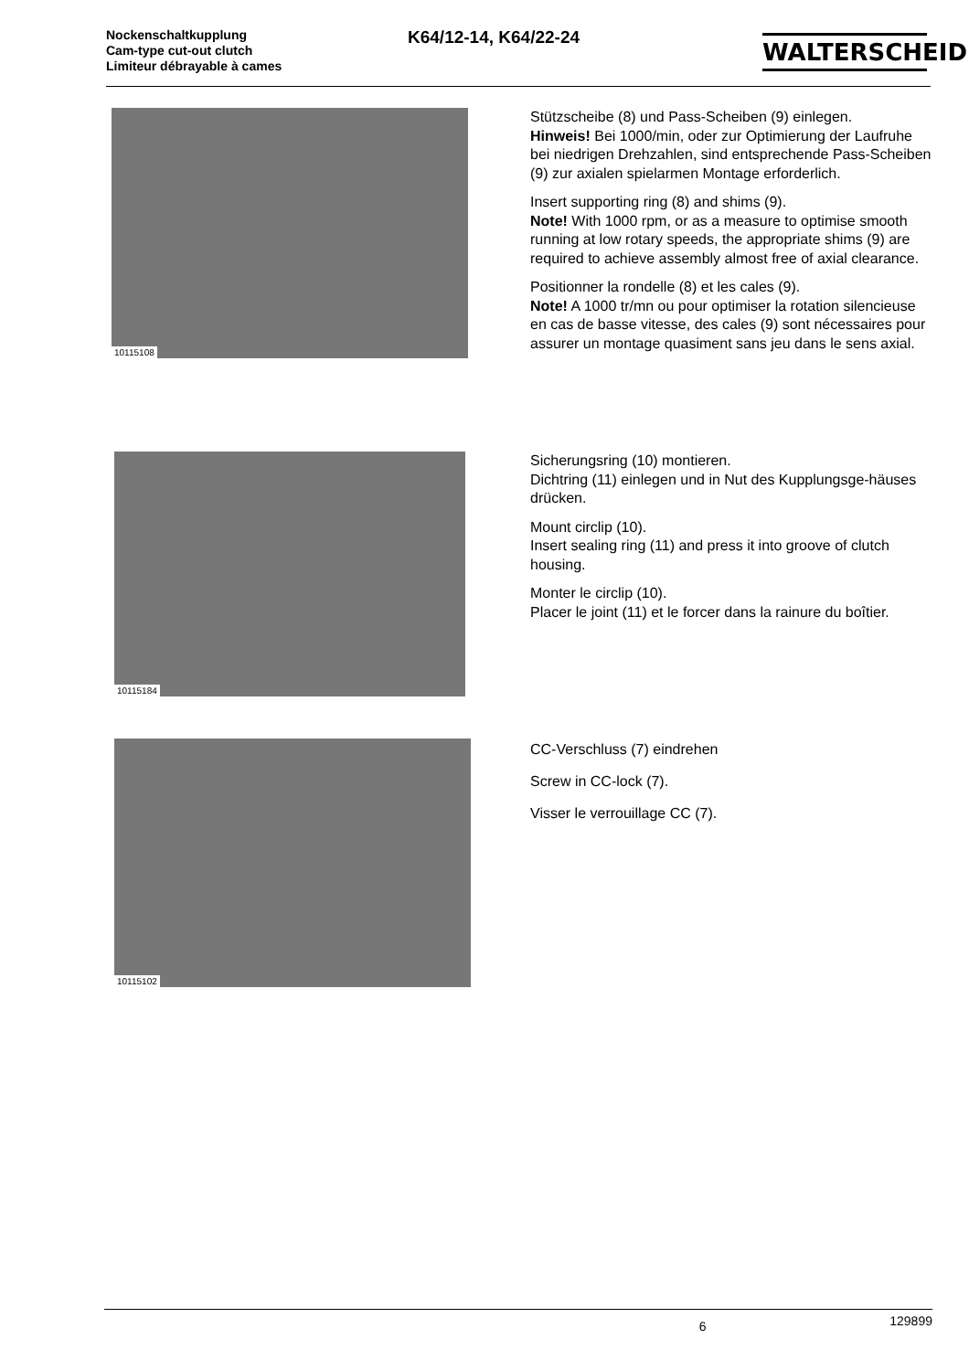Nockenschaltkupplung
Cam-type cut-out clutch
Limiteur débrayable à cames
K64/12-14, K64/22-24
WALTERSCHEID
10115108
Stützscheibe (8) und Pass-Scheiben (9) einlegen.
Hinweis! Bei 1000/min, oder zur Optimierung der Laufruhe bei niedrigen Drehzahlen, sind entsprechende Pass-Scheiben (9) zur axialen spielarmen Montage erforderlich.
Insert supporting ring (8) and shims (9).
Note! With 1000 rpm, or as a measure to optimise smooth running at low rotary speeds, the appropriate shims (9) are required to achieve assembly almost free of axial clearance.
Positionner la rondelle (8) et les cales (9).
Note! A 1000 tr/mn ou pour optimiser la rotation silencieuse en cas de basse vitesse, des cales (9) sont nécessaires pour assurer un montage quasiment sans jeu dans le sens axial.
10115184
Sicherungsring (10) montieren.
Dichtring (11) einlegen und in Nut des Kupplungsge-häuses drücken.
Mount circlip (10).
Insert sealing ring (11) and press it into groove of clutch housing.
Monter le circlip (10).
Placer le joint (11) et le forcer dans la rainure du boîtier.
10115102
CC-Verschluss (7) eindrehen
Screw in CC-lock (7).
Visser le verrouillage CC (7).
6 129899